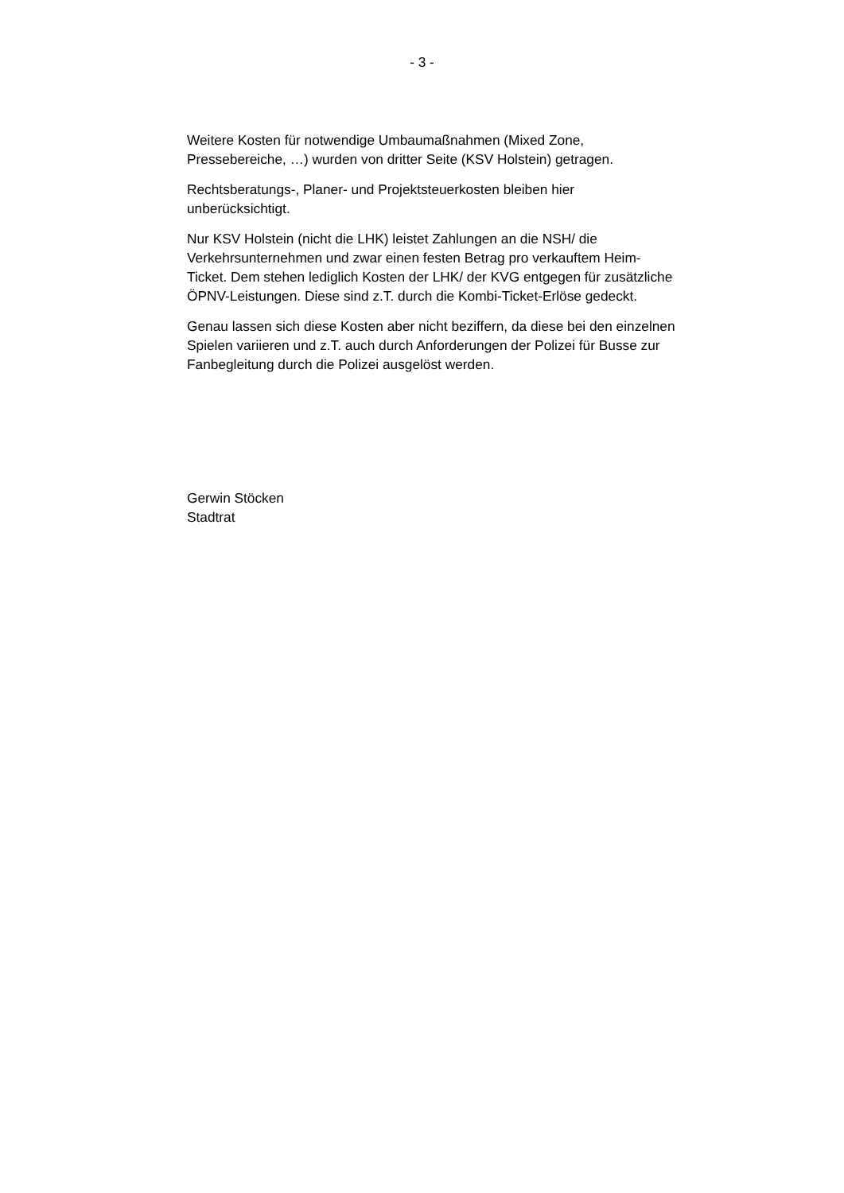- 3 -
Weitere Kosten für notwendige Umbaumaßnahmen (Mixed Zone,
Pressebereiche, …) wurden von dritter Seite (KSV Holstein) getragen.
Rechtsberatungs-, Planer- und Projektsteuerkosten bleiben hier
unberücksichtigt.
Nur KSV Holstein (nicht die LHK) leistet Zahlungen an die NSH/ die
Verkehrsunternehmen und zwar einen festen Betrag pro verkauftem Heim-
Ticket. Dem stehen lediglich Kosten der LHK/ der KVG entgegen für zusätzliche
ÖPNV-Leistungen. Diese sind z.T. durch die Kombi-Ticket-Erlöse gedeckt.
Genau lassen sich diese Kosten aber nicht beziffern, da diese bei den einzelnen
Spielen variieren und z.T. auch durch Anforderungen der Polizei für Busse zur
Fanbegleitung durch die Polizei ausgelöst werden.
Gerwin Stöcken
Stadtrat